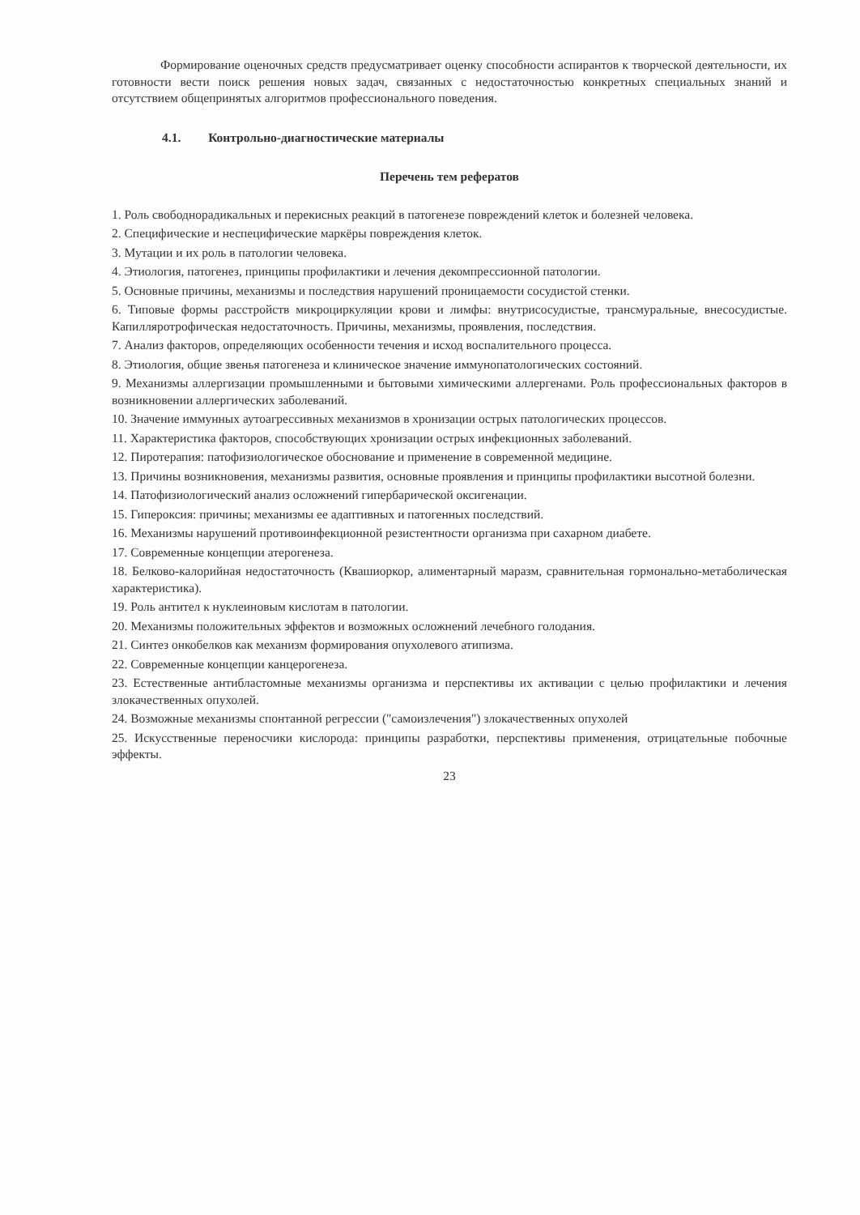Формирование оценочных средств предусматривает оценку способности аспирантов к творческой деятельности, их готовности вести поиск решения новых задач, связанных с недостаточностью конкретных специальных знаний и отсутствием общепринятых алгоритмов профессионального поведения.
4.1. Контрольно-диагностические материалы
Перечень тем рефератов
1. Роль свободнорадикальных и перекисных реакций в патогенезе повреждений клеток и болезней человека.
2. Специфические и неспецифические маркёры повреждения клеток.
3. Мутации и их роль в патологии человека.
4. Этиология, патогенез, принципы профилактики и лечения декомпрессионной патологии.
5. Основные причины, механизмы и последствия нарушений проницаемости сосудистой стенки.
6. Типовые формы расстройств микроциркуляции крови и лимфы: внутрисосудистые, трансмуральные, внесосудистые. Капилляротрофическая недостаточность. Причины, механизмы, проявления, последствия.
7. Анализ факторов, определяющих особенности течения и исход воспалительного процесса.
8. Этиология, общие звенья патогенеза и клиническое значение иммунопатологических состояний.
9. Механизмы аллергизации промышленными и бытовыми химическими аллергенами. Роль профессиональных факторов в возникновении аллергических заболеваний.
10. Значение иммунных аутоагрессивных механизмов в хронизации острых патологических процессов.
11. Характеристика факторов, способствующих хронизации острых инфекционных заболеваний.
12. Пиротерапия: патофизиологическое обоснование и применение в современной медицине.
13. Причины возникновения, механизмы развития, основные проявления и принципы профилактики высотной болезни.
14. Патофизиологический анализ осложнений гипербарической оксигенации.
15. Гипероксия: причины; механизмы ее адаптивных и патогенных последствий.
16. Механизмы нарушений противоинфекционной резистентности организма при сахарном диабете.
17. Современные концепции атерогенеза.
18. Белково-калорийная недостаточность (Квашиоркор, алиментарный маразм, сравнительная гормонально-метаболическая характеристика).
19. Роль антител к нуклеиновым кислотам в патологии.
20. Механизмы положительных эффектов и возможных осложнений лечебного голодания.
21. Синтез онкобелков как механизм формирования опухолевого атипизма.
22. Современные концепции канцерогенеза.
23. Естественные антибластомные механизмы организма и перспективы их активации с целью профилактики и лечения злокачественных опухолей.
24. Возможные механизмы спонтанной регрессии ("самоизлечения") злокачественных опухолей
25. Искусственные переносчики кислорода: принципы разработки, перспективы применения, отрицательные побочные эффекты.
23